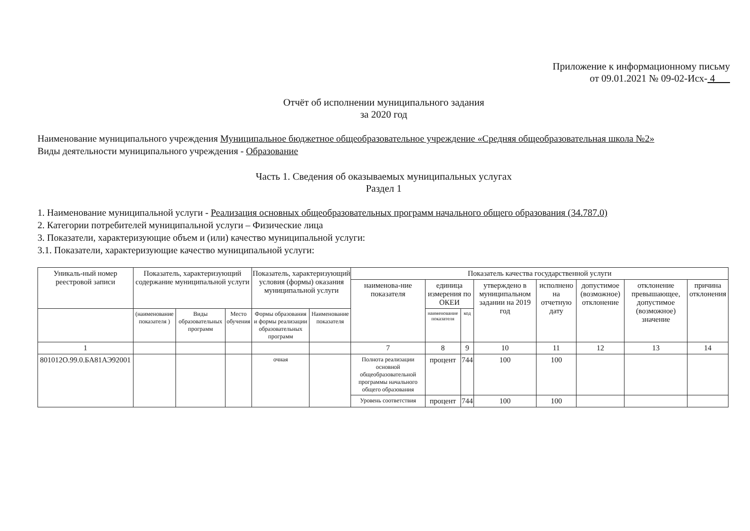Приложение к информационному письму
от 09.01.2021 № 09-02-Исх- 4
Отчёт об исполнении муниципального задания
за 2020 год
Наименование муниципального учреждения Муниципальное бюджетное общеобразовательное учреждение «Средняя общеобразовательная школа №2»
Виды деятельности муниципального учреждения - Образование
Часть 1. Сведения об оказываемых муниципальных услугах
Раздел 1
1. Наименование муниципальной услуги - Реализация основных общеобразовательных программ начального общего образования (34.787.0)
2. Категории потребителей муниципальной услуги – Физические лица
3. Показатели, характеризующие объем и (или) качество муниципальной услуги:
3.1. Показатели, характеризующие качество муниципальной услуги:
| Уникаль-ный номер реестровой записи | Показатель, характеризующий содержание муниципальной услуги | | | Показатель, характеризующий условия (формы) оказания муниципальной услуги | | Показатель качества государственной услуги | | | | | | | |
| --- | --- | --- | --- | --- | --- | --- | --- | --- | --- | --- | --- | --- | --- |
| | | | | | | наименова-ние показателя | единица измерения по ОКЕИ | | утверждено в муниципальном задании на 2019 год | исполнено на отчетную дату | допустимое (возможное) отклонение | отклонение превышающее, допустимое (возможное) значение | причина отклонения |
| | (наименование показателя ) | Виды образовательных программ | Место обучения | Формы образования и формы реализации образовательных программ | Наименование показателя | | наименование показателя | код | | | | | |
| 1 | | | | | | 7 | 8 | 9 | 10 | 11 | 12 | 13 | 14 |
| 801012О.99.0.БА81АЭ92001 | | | | очная | | Полнота реализации основной общеобразовательной программы начального общего образования | процент | 744 | 100 | 100 | | | |
| | | | | | | Уровень соответствия | процент | 744 | 100 | 100 | | | |